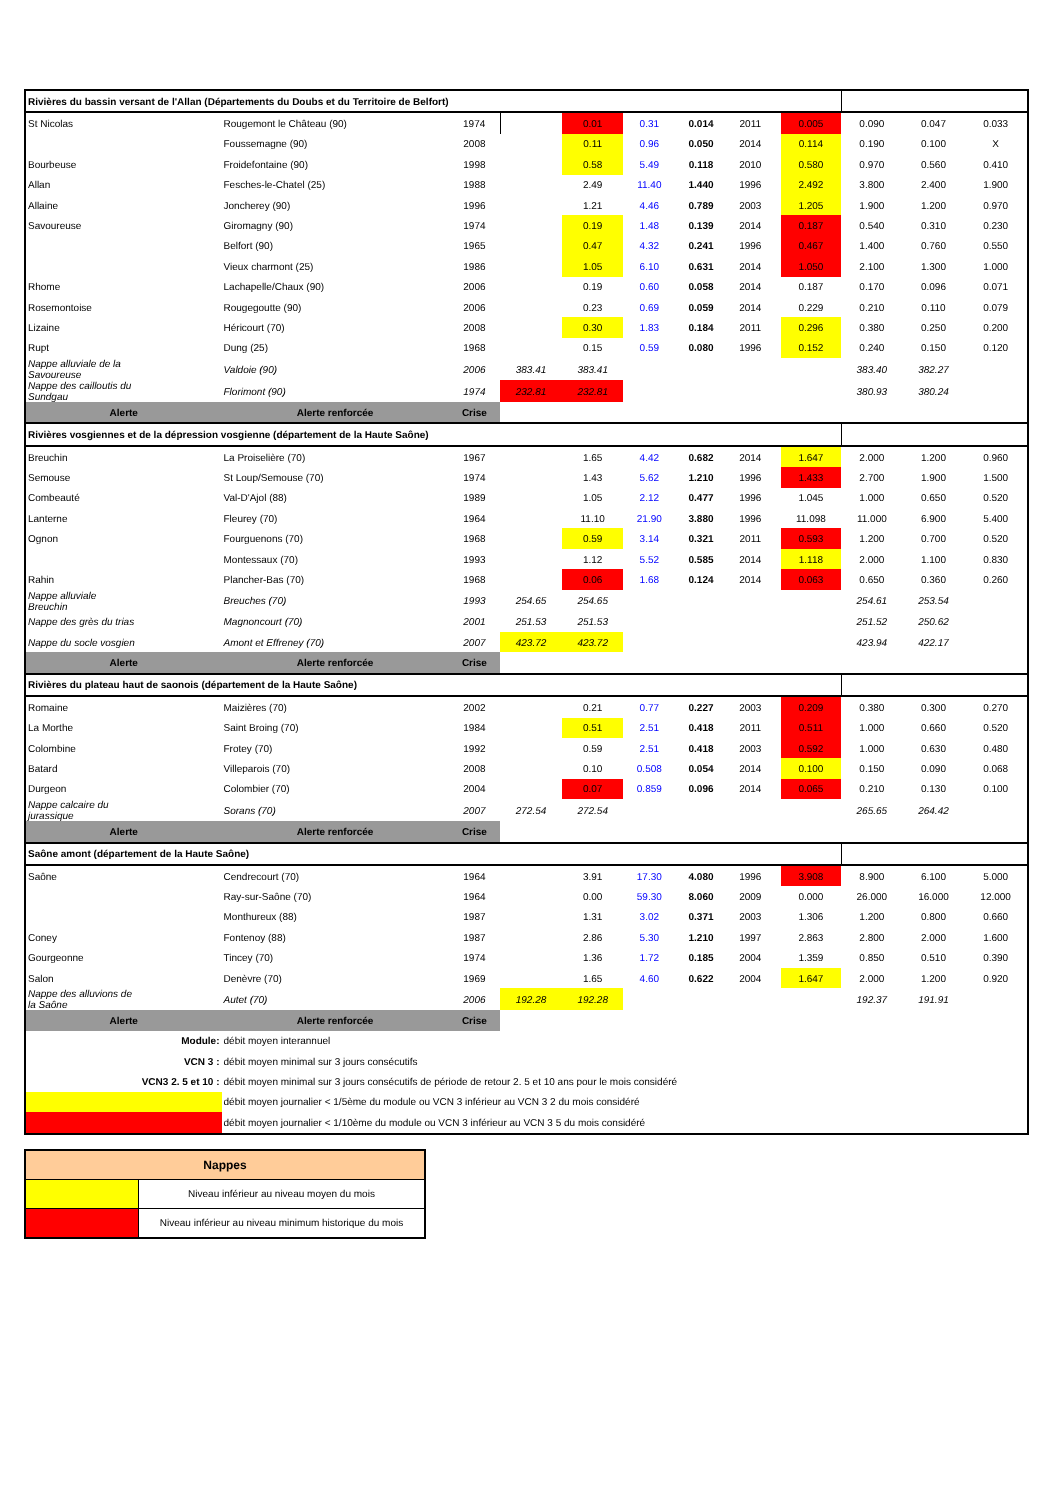| Rivières du bassin versant de l'Allan (Départements du Doubs et du Territoire de Belfort) | | | | | | | | | | | | |
| St Nicolas | Rougemont le Château (90) | 1974 | | 0.01 | 0.31 | 0.014 | 2011 | | 0.005 | 0.090 | 0.047 | 0.033 |
| | Foussemagne (90) | 2008 | | 0.11 | 0.96 | 0.050 | 2014 | | 0.114 | 0.190 | 0.100 | X |
| Bourbeuse | Froidefontaine (90) | 1998 | | 0.58 | 5.49 | 0.118 | 2010 | | 0.580 | 0.970 | 0.560 | 0.410 |
| Allan | Fesches-le-Chatel (25) | 1988 | | 2.49 | 11.40 | 1.440 | 1996 | | 2.492 | 3.800 | 2.400 | 1.900 |
| Allaine | Joncherey (90) | 1996 | | 1.21 | 4.46 | 0.789 | 2003 | | 1.205 | 1.900 | 1.200 | 0.970 |
| Savoureuse | Giromagny (90) | 1974 | | 0.19 | 1.48 | 0.139 | 2014 | | 0.187 | 0.540 | 0.310 | 0.230 |
| | Belfort (90) | 1965 | | 0.47 | 4.32 | 0.241 | 1996 | | 0.467 | 1.400 | 0.760 | 0.550 |
| | Vieux charmont (25) | 1986 | | 1.05 | 6.10 | 0.631 | 2014 | | 1.050 | 2.100 | 1.300 | 1.000 |
| Rhome | Lachapelle/Chaux (90) | 2006 | | 0.19 | 0.60 | 0.058 | 2014 | | 0.187 | 0.170 | 0.096 | 0.071 |
| Rosemontoise | Rougegoutte (90) | 2006 | | 0.23 | 0.69 | 0.059 | 2014 | | 0.229 | 0.210 | 0.110 | 0.079 |
| Lizaine | Héricourt (70) | 2008 | | 0.30 | 1.83 | 0.184 | 2011 | | 0.296 | 0.380 | 0.250 | 0.200 |
| Rupt | Dung (25) | 1968 | | 0.15 | 0.59 | 0.080 | 1996 | | 0.152 | 0.240 | 0.150 | 0.120 |
| Nappe alluviale de la Savoureuse | Valdoie (90) | 2006 | 383.41 | 383.41 | | | | | | 383.40 | 382.27 | |
| Nappe des cailloutis du Sundgau | Florimont (90) | 1974 | 232.81 | 232.81 | | | | | | 380.93 | 380.24 | |
| Alerte | Alerte renforcée | Crise | | | | | | | | | | |
| Rivières vosgiennes et de la dépression vosgienne (département de la Haute Saône) | | | | | | | | | | | | |
| Breuchin | La Proiselière (70) | 1967 | | 1.65 | 4.42 | 0.682 | 2014 | | 1.647 | 2.000 | 1.200 | 0.960 |
| Semouse | St Loup/Semouse (70) | 1974 | | 1.43 | 5.62 | 1.210 | 1996 | | 1.433 | 2.700 | 1.900 | 1.500 |
| Combeauté | Val-D'Ajol (88) | 1989 | | 1.05 | 2.12 | 0.477 | 1996 | | 1.045 | 1.000 | 0.650 | 0.520 |
| Lanterne | Fleurey (70) | 1964 | | 11.10 | 21.90 | 3.880 | 1996 | | 11.098 | 11.000 | 6.900 | 5.400 |
| Ognon | Fourguenons (70) | 1968 | | 0.59 | 3.14 | 0.321 | 2011 | | 0.593 | 1.200 | 0.700 | 0.520 |
| | Montessaux (70) | 1993 | | 1.12 | 5.52 | 0.585 | 2014 | | 1.118 | 2.000 | 1.100 | 0.830 |
| Rahin | Plancher-Bas (70) | 1968 | | 0.06 | 1.68 | 0.124 | 2014 | | 0.063 | 0.650 | 0.360 | 0.260 |
| Nappe alluviale Breuchin | Breuches (70) | 1993 | 254.65 | 254.65 | | | | | | 254.61 | 253.54 | |
| Nappe des grès du trias | Magnoncourt (70) | 2001 | 251.53 | 251.53 | | | | | | 251.52 | 250.62 | |
| Nappe du socle vosgien | Amont et Effreney (70) | 2007 | 423.72 | 423.72 | | | | | | 423.94 | 422.17 | |
| Alerte | Alerte renforcée | Crise | | | | | | | | | | |
| Rivières du plateau haut de saonois (département de la Haute Saône) | | | | | | | | | | | | |
| Romaine | Maizières (70) | 2002 | | 0.21 | 0.77 | 0.227 | 2003 | | 0.209 | 0.380 | 0.300 | 0.270 |
| La Morthe | Saint Broing (70) | 1984 | | 0.51 | 2.51 | 0.418 | 2011 | | 0.511 | 1.000 | 0.660 | 0.520 |
| Colombine | Frotey (70) | 1992 | | 0.59 | 2.51 | 0.418 | 2003 | | 0.592 | 1.000 | 0.630 | 0.480 |
| Batard | Villeparois (70) | 2008 | | 0.10 | 0.508 | 0.054 | 2014 | | 0.100 | 0.150 | 0.090 | 0.068 |
| Durgeon | Colombier (70) | 2004 | | 0.07 | 0.859 | 0.096 | 2014 | | 0.065 | 0.210 | 0.130 | 0.100 |
| Nappe calcaire du jurassique | Sorans (70) | 2007 | 272.54 | 272.54 | | | | | | 265.65 | 264.42 | |
| Alerte | Alerte renforcée | Crise | | | | | | | | | | |
| Saône amont (département de la Haute Saône) | | | | | | | | | | | | |
| Saône | Cendrecourt (70) | 1964 | | 3.91 | 17.30 | 4.080 | 1996 | | 3.908 | 8.900 | 6.100 | 5.000 |
| | Ray-sur-Saône (70) | 1964 | | 0.00 | 59.30 | 8.060 | 2009 | | 0.000 | 26.000 | 16.000 | 12.000 |
| | Monthureux (88) | 1987 | | 1.31 | 3.02 | 0.371 | 2003 | | 1.306 | 1.200 | 0.800 | 0.660 |
| Coney | Fontenoy (88) | 1987 | | 2.86 | 5.30 | 1.210 | 1997 | | 2.863 | 2.800 | 2.000 | 1.600 |
| Gourgeonne | Tincey (70) | 1974 | | 1.36 | 1.72 | 0.185 | 2004 | | 1.359 | 0.850 | 0.510 | 0.390 |
| Salon | Denèvre (70) | 1969 | | 1.65 | 4.60 | 0.622 | 2004 | | 1.647 | 2.000 | 1.200 | 0.920 |
| Nappe des alluvions de la Saône | Autet (70) | 2006 | 192.28 | 192.28 | | | | | | 192.37 | 191.91 | |
| Alerte | Alerte renforcée | Crise | | | | | | | | | | |
| Module: | débit moyen interannuel | | | | | | | | | | | |
| VCN 3 : | débit moyen minimal sur 3 jours consécutifs | | | | | | | | | | | |
| VCN3 2. 5 et 10 : | débit moyen minimal sur 3 jours consécutifs de période de retour 2. 5 et 10 ans pour le mois considéré | | | | | | | | | | | |
| | débit moyen journalier < 1/5ème du module ou VCN 3 inférieur au VCN 3 2 du mois considéré | | | | | | | | | | | |
| | débit moyen journalier < 1/10ème du module ou VCN 3 inférieur au VCN 3 5 du mois considéré | | | | | | | | | | | |
| Nappes | |
| | Niveau inférieur au niveau moyen du mois |
| | Niveau inférieur au niveau minimum historique du mois |